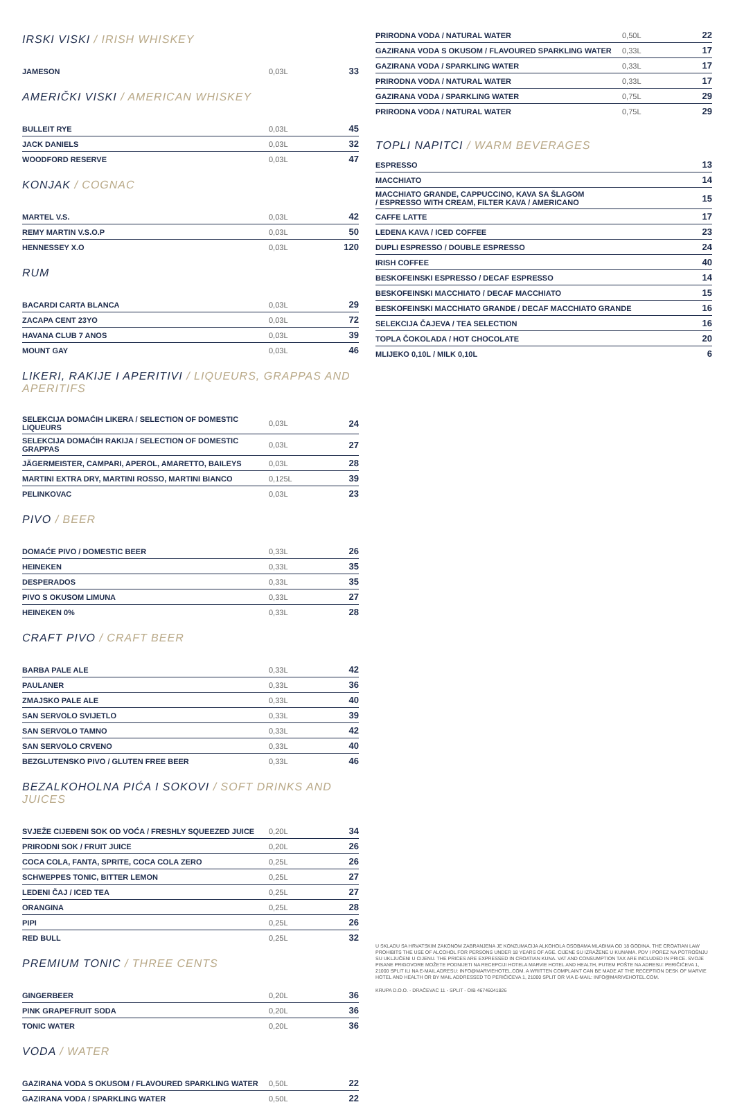IRSKI VISKI / IRISH WHISKEY
| JAMESON | 0,03L | 33 |
AMERIČKI VISKI / AMERICAN WHISKEY
| BULLEIT RYE | 0,03L | 45 |
| JACK DANIELS | 0,03L | 32 |
| WOODFORD RESERVE | 0,03L | 47 |
KONJAK / COGNAC
| MARTEL V.S. | 0,03L | 42 |
| REMY MARTIN V.S.O.P | 0,03L | 50 |
| HENNESSEY X.O | 0,03L | 120 |
RUM
| BACARDI CARTA BLANCA | 0,03L | 29 |
| ZACAPA CENT 23YO | 0,03L | 72 |
| HAVANA CLUB 7 ANOS | 0,03L | 39 |
| MOUNT GAY | 0,03L | 46 |
LIKERI, RAKIJE I APERITIVI / LIQUEURS, GRAPPAS AND APERITIFS
| SELEKCIJA DOMAĆIH LIKERA / SELECTION OF DOMESTIC LIQUEURS | 0,03L | 24 |
| SELEKCIJA DOMAĆIH RAKIJA / SELECTION OF DOMESTIC GRAPPAS | 0,03L | 27 |
| JÄGERMEISTER, CAMPARI, APEROL, AMARETTO, BAILEYS | 0,03L | 28 |
| MARTINI EXTRA DRY, MARTINI ROSSO, MARTINI BIANCO | 0,125L | 39 |
| PELINKOVAC | 0,03L | 23 |
PIVO / BEER
| DOMAĆE PIVO / DOMESTIC BEER | 0,33L | 26 |
| HEINEKEN | 0,33L | 35 |
| DESPERADOS | 0,33L | 35 |
| PIVO S OKUSOM LIMUNA | 0,33L | 27 |
| HEINEKEN 0% | 0,33L | 28 |
CRAFT PIVO / CRAFT BEER
| BARBA PALE ALE | 0,33L | 42 |
| PAULANER | 0,33L | 36 |
| ZMAJSKO PALE ALE | 0,33L | 40 |
| SAN SERVOLO SVIJETLO | 0,33L | 39 |
| SAN SERVOLO TAMNO | 0,33L | 42 |
| SAN SERVOLO CRVENO | 0,33L | 40 |
| BEZGLUTENSKO PIVO / GLUTEN FREE BEER | 0,33L | 46 |
BEZALKOHOLNA PIĆA I SOKOVI / SOFT DRINKS AND JUICES
| SVJEŽE CIJEĐENI SOK OD VOĆA / FRESHLY SQUEEZED JUICE | 0,20L | 34 |
| PRIRODNI SOK / FRUIT JUICE | 0,20L | 26 |
| COCA COLA, FANTA, SPRITE, COCA COLA ZERO | 0,25L | 26 |
| SCHWEPPES TONIC, BITTER LEMON | 0,25L | 27 |
| LEDENI ČAJ / ICED TEA | 0,25L | 27 |
| ORANGINA | 0,25L | 28 |
| PIPI | 0,25L | 26 |
| RED BULL | 0,25L | 32 |
PREMIUM TONIC / THREE CENTS
| GINGERBEER | 0,20L | 36 |
| PINK GRAPEFRUIT SODA | 0,20L | 36 |
| TONIC WATER | 0,20L | 36 |
VODA / WATER
| GAZIRANA VODA S OKUSOM / FLAVOURED SPARKLING WATER | 0,50L | 22 |
| GAZIRANA VODA / SPARKLING WATER | 0,50L | 22 |
| PRIRODNA VODA / NATURAL WATER | 0,50L | 22 |
| GAZIRANA VODA S OKUSOM / FLAVOURED SPARKLING WATER | 0,33L | 17 |
| GAZIRANA VODA / SPARKLING WATER | 0,33L | 17 |
| PRIRODNA VODA / NATURAL WATER | 0,33L | 17 |
| GAZIRANA VODA / SPARKLING WATER | 0,75L | 29 |
| PRIRODNA VODA / NATURAL WATER | 0,75L | 29 |
TOPLI NAPITCI / WARM BEVERAGES
| ESPRESSO | 13 |
| MACCHIATO | 14 |
| MACCHIATO GRANDE, CAPPUCCINO, KAVA SA ŠLAGOM / ESPRESSO WITH CREAM, FILTER KAVA / AMERICANO | 15 |
| CAFFE LATTE | 17 |
| LEDENA KAVA / ICED COFFEE | 23 |
| DUPLI ESPRESSO / DOUBLE ESPRESSO | 24 |
| IRISH COFFEE | 40 |
| BESKOFEINSKI ESPRESSO / DECAF ESPRESSO | 14 |
| BESKOFEINSKI MACCHIATO / DECAF MACCHIATO | 15 |
| BESKOFEINSKI MACCHIATO GRANDE / DECAF MACCHIATO GRANDE | 16 |
| SELEKCIJA ČAJEVA / TEA SELECTION | 16 |
| TOPLA ČOKOLADA / HOT CHOCOLATE | 20 |
| MLIJEKO 0,10L / MILK 0,10L | 6 |
U SKLADU SA HRVATSKIM ZAKONOM ZABRANJENA JE KONZUMACIJA ALKOHOLA OSOBAMA MLAĐIMA OD 18 GODINA. THE CROATIAN LAW PROHIBITS THE USE OF ALCOHOL FOR PERSONS UNDER 18 YEARS OF AGE. CIJENE SU IZRAŽENE U KUNAMA. PDV I POREZ NA POTROŠNJU SU UKLJUČENI U CIJENU. THE PRICES ARE EXPRESSED IN CROATIAN KUNA. VAT AND CONSUMPTION TAX ARE INCLUDED IN PRICE. SVOJE PISANE PRIGOVORE MOŽETE PODNIJETI NA RECEPCIJI HOTELA MARVIE HOTEL AND HEALTH, PUTEM POŠTE NA ADRESU: PERIČIĆEVA 1, 21000 SPLIT ILI NA E-MAIL ADRESU: INFO@MARVIEHOTEL.COM. A WRITTEN COMPLAINT CAN BE MADE AT THE RECEPTION DESK OF MARVIE HOTEL AND HEALTH OR BY MAIL ADDRESSED TO PERIČIĆEVA 1, 21000 SPLIT OR VIA E-MAIL: INFO@MARIVEHOTEL.COM.
KRUPA D.O.O. - DRAČEVAC 11 - SPLIT - OIB 46746041826